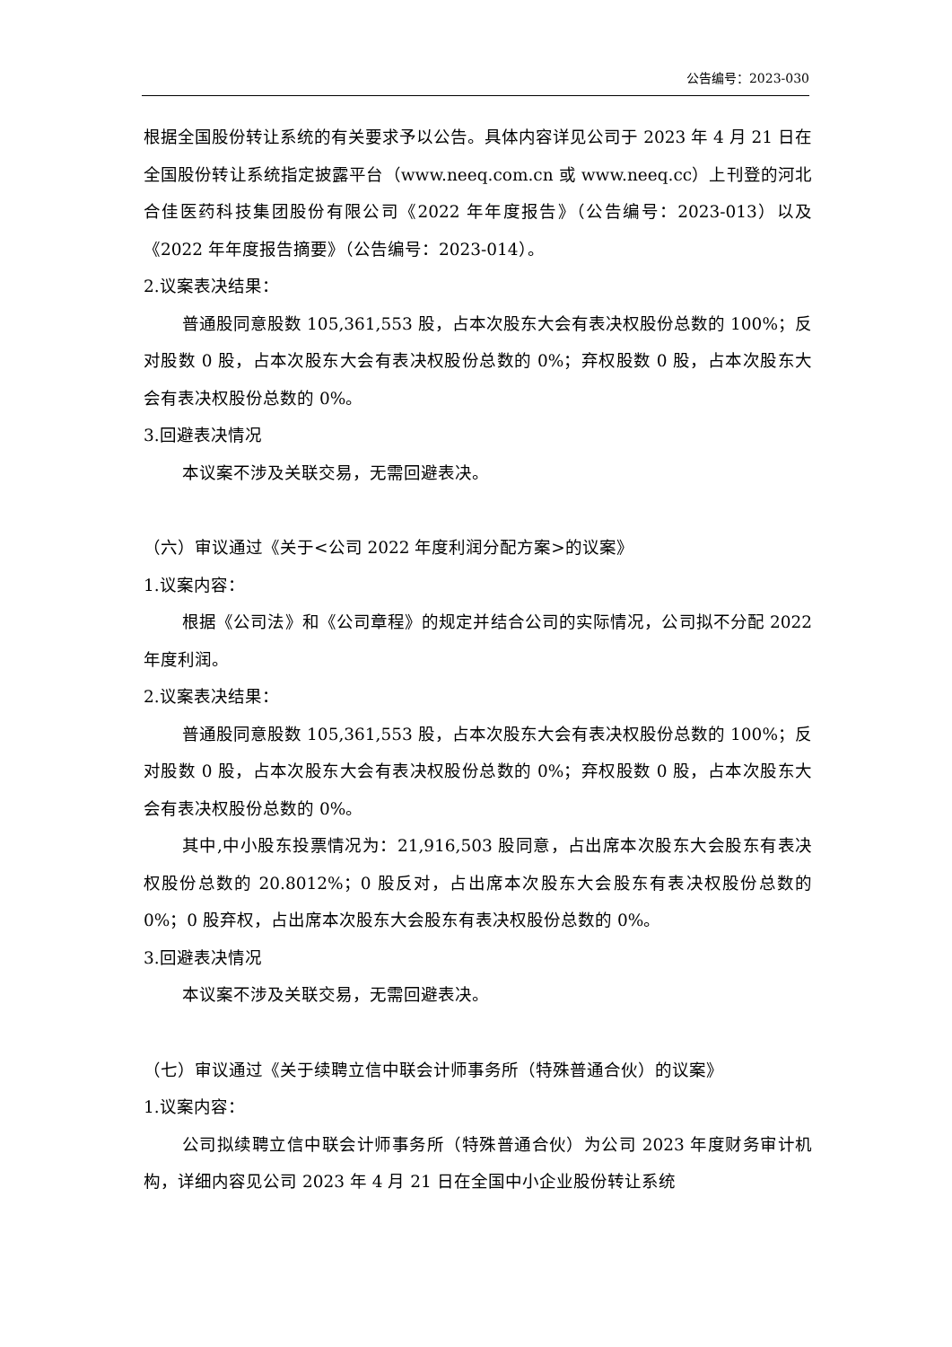公告编号：2023-030
根据全国股份转让系统的有关要求予以公告。具体内容详见公司于 2023 年 4 月 21 日在全国股份转让系统指定披露平台（www.neeq.com.cn 或 www.neeq.cc）上刊登的河北合佳医药科技集团股份有限公司《2022 年年度报告》（公告编号：2023-013）以及《2022 年年度报告摘要》（公告编号：2023-014）。
2.议案表决结果：
普通股同意股数 105,361,553 股，占本次股东大会有表决权股份总数的 100%；反对股数 0 股，占本次股东大会有表决权股份总数的 0%；弃权股数 0 股，占本次股东大会有表决权股份总数的 0%。
3.回避表决情况
本议案不涉及关联交易，无需回避表决。
（六）审议通过《关于<公司 2022 年度利润分配方案>的议案》
1.议案内容：
根据《公司法》和《公司章程》的规定并结合公司的实际情况，公司拟不分配 2022 年度利润。
2.议案表决结果：
普通股同意股数 105,361,553 股，占本次股东大会有表决权股份总数的 100%；反对股数 0 股，占本次股东大会有表决权股份总数的 0%；弃权股数 0 股，占本次股东大会有表决权股份总数的 0%。
其中,中小股东投票情况为：21,916,503 股同意，占出席本次股东大会股东有表决权股份总数的 20.8012%；0 股反对，占出席本次股东大会股东有表决权股份总数的 0%；0 股弃权，占出席本次股东大会股东有表决权股份总数的 0%。
3.回避表决情况
本议案不涉及关联交易，无需回避表决。
（七）审议通过《关于续聘立信中联会计师事务所（特殊普通合伙）的议案》
1.议案内容：
公司拟续聘立信中联会计师事务所（特殊普通合伙）为公司 2023 年度财务审计机构，详细内容见公司 2023 年 4 月 21 日在全国中小企业股份转让系统